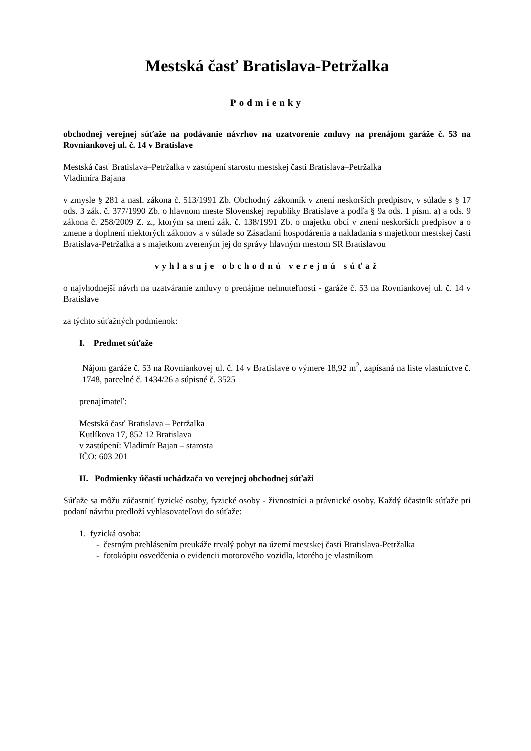Mestská časť Bratislava-Petržalka
Podmienky
obchodnej verejnej súťaže na podávanie návrhov na uzatvorenie zmluvy na prenájom garáže č. 53 na Rovniankovej ul. č. 14 v Bratislave
Mestská časť Bratislava–Petržalka v zastúpení starostu mestskej časti Bratislava–Petržalka
Vladimíra Bajana
v zmysle § 281 a nasl. zákona č. 513/1991 Zb. Obchodný zákonník v znení neskorších predpisov, v súlade s § 17 ods. 3 zák. č. 377/1990 Zb. o hlavnom meste Slovenskej republiky Bratislave a podľa § 9a ods. 1 písm. a) a ods. 9 zákona č. 258/2009 Z. z., ktorým sa mení zák. č. 138/1991 Zb. o majetku obcí v znení neskorších predpisov a o zmene a doplnení niektorých zákonov a v súlade so Zásadami hospodárenia a nakladania s majetkom mestskej časti Bratislava-Petržalka a s majetkom zvereným jej do správy hlavným mestom SR Bratislavou
vyhlasuje obchodnú verejnú súťaž
o najvhodnejší návrh na uzatváranie zmluvy o prenájme nehnuteľnosti - garáže č. 53 na Rovniankovej ul. č. 14 v Bratislave
za týchto súťažných podmienok:
I. Predmet súťaže
Nájom garáže č. 53 na Rovniankovej ul. č. 14 v Bratislave o výmere 18,92 m<sup>2</sup>, zapísaná na liste vlastníctve č. 1748, parcelné č. 1434/26 a súpisné č. 3525
prenajímateľ:
Mestská časť Bratislava – Petržalka
Kutlíkova 17, 852 12 Bratislava
v zastúpení: Vladimír Bajan – starosta
IČO: 603 201
II. Podmienky účasti uchádzača vo verejnej obchodnej súťaži
Súťaže sa môžu zúčastniť fyzické osoby, fyzické osoby - živnostníci a právnické osoby. Každý účastník súťaže pri podaní návrhu predloží vyhlasovateľovi do súťaže:
1. fyzická osoba:
- čestným prehlásením preukáže trvalý pobyt na území mestskej časti Bratislava-Petržalka
- fotokópiu osvedčenia o evidencii motorového vozidla, ktorého je vlastníkom